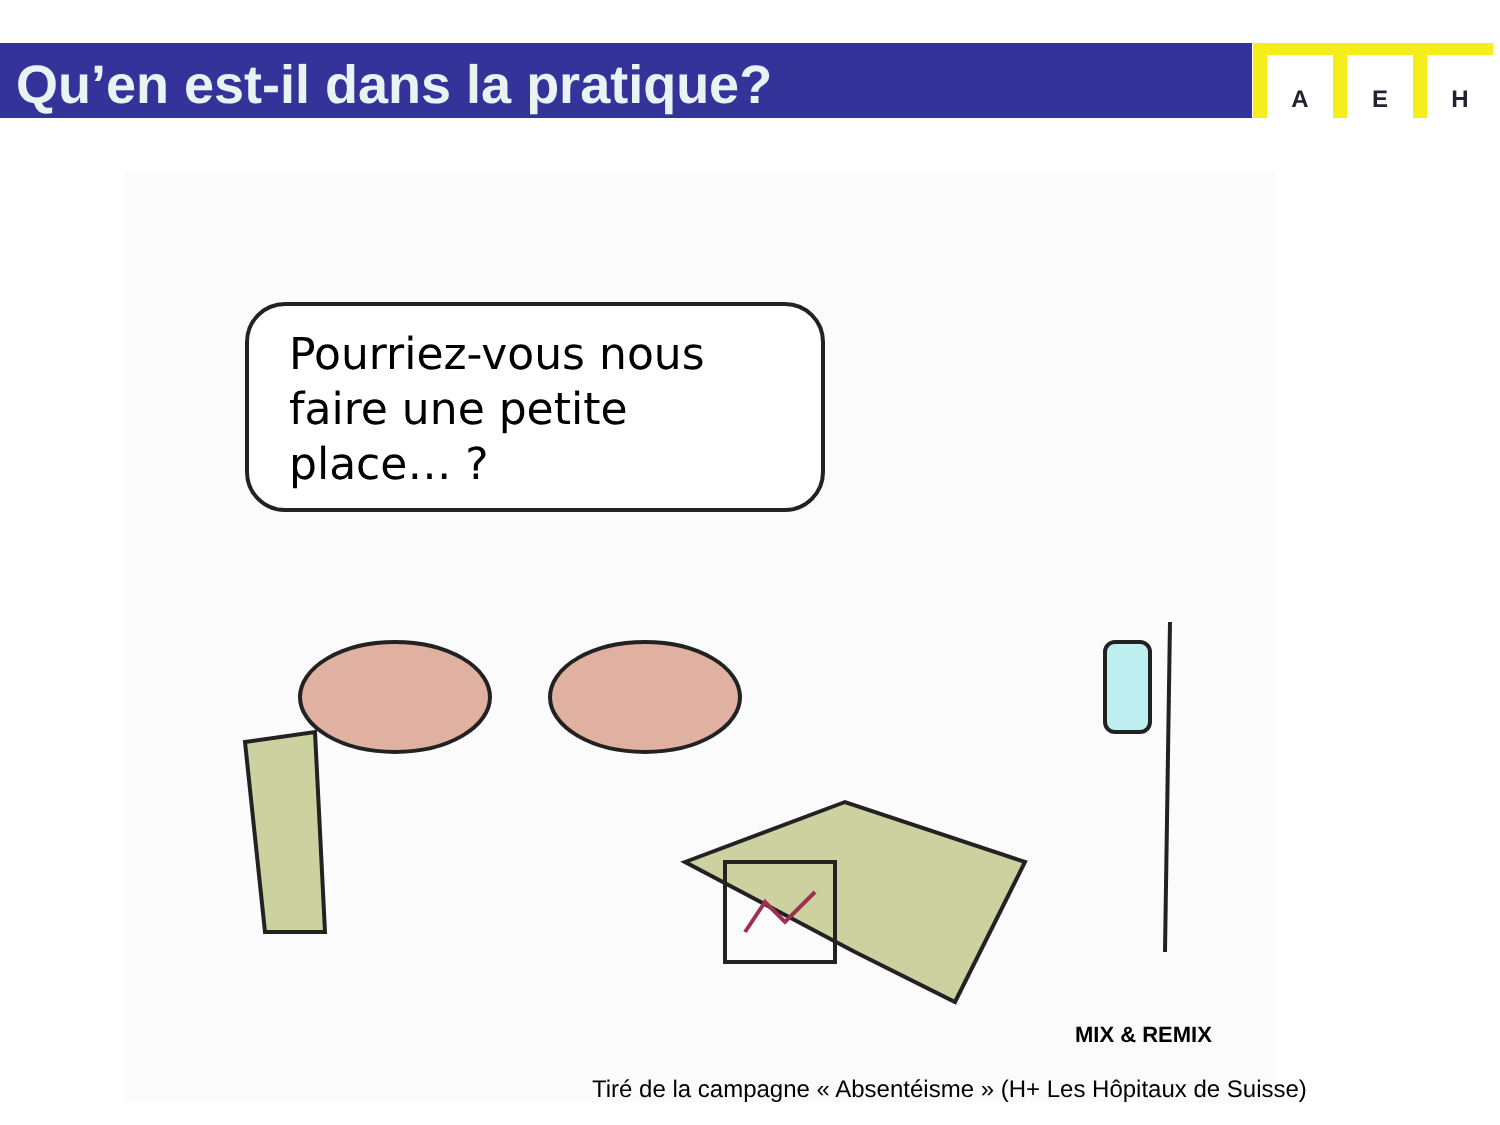Qu’en est-il dans la pratique?
A E H
Pourriez-vous nous faire une petite place… ?
MIX & REMIX
Tiré de la campagne « Absentéisme » (H+ Les Hôpitaux de Suisse)